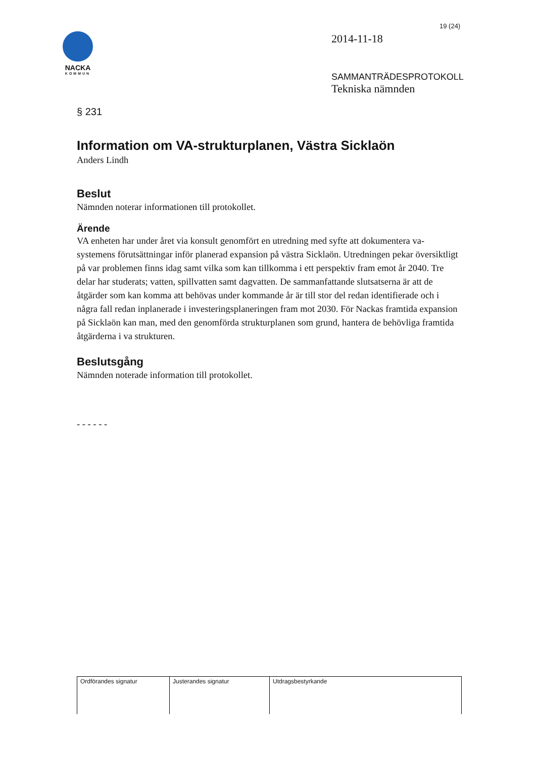19 (24)
NACKA
KOMMUN
2014-11-18
SAMMANTRÄDESPROTOKOLL
Tekniska nämnden
§ 231
Information om VA-strukturplanen, Västra Sicklaön
Anders Lindh
Beslut
Nämnden noterar informationen till protokollet.
Ärende
VA enheten har under året via konsult genomfört en utredning med syfte att dokumentera va- systemens förutsättningar inför planerad expansion på västra Sicklaön. Utredningen pekar översiktligt på var problemen finns idag samt vilka som kan tillkomma i ett perspektiv fram emot år 2040. Tre delar har studerats; vatten, spillvatten samt dagvatten. De sammanfattande slutsatserna är att de åtgärder som kan komma att behövas under kommande år är till stor del redan identifierade och i några fall redan inplanerade i investeringsplaneringen fram mot 2030. För Nackas framtida expansion på Sicklaön kan man, med den genomförda strukturplanen som grund, hantera de behövliga framtida åtgärderna i va strukturen.
Beslutsgång
Nämnden noterade information till protokollet.
- - - - - -
| Ordförandes signatur | Justerandes signatur | Utdragsbestyrkande |